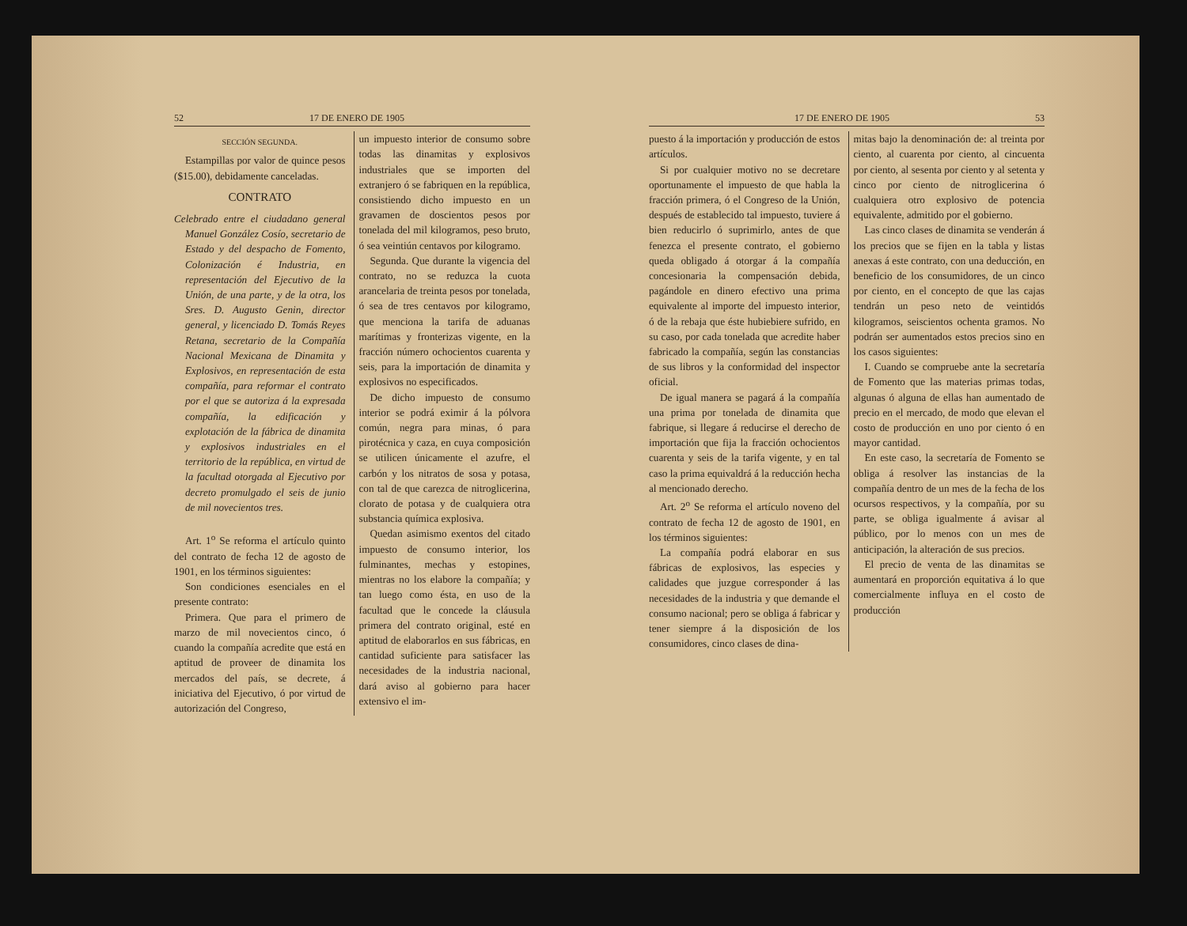52 17 DE ENERO DE 1905
SECCIÓN SEGUNDA.
Estampillas por valor de quince pesos ($15.00), debidamente canceladas.
CONTRATO
Celebrado entre el ciudadano general Manuel González Cosío, secretario de Estado y del despacho de Fomento, Colonización é Industria, en representación del Ejecutivo de la Unión, de una parte, y de la otra, los Sres. D. Augusto Genin, director general, y licenciado D. Tomás Reyes Retana, secretario de la Compañía Nacional Mexicana de Dinamita y Explosivos, en representación de esta compañía, para reformar el contrato por el que se autoriza á la expresada compañía, la edificación y explotación de la fábrica de dinamita y explosivos industriales en el territorio de la república, en virtud de la facultad otorgada al Ejecutivo por decreto promulgado el seis de junio de mil novecientos tres.
Art. 1<sup>o</sup> Se reforma el artículo quinto del contrato de fecha 12 de agosto de 1901, en los términos siguientes:
Son condiciones esenciales en el presente contrato:
Primera. Que para el primero de marzo de mil novecientos cinco, ó cuando la compañía acredite que está en aptitud de proveer de dinamita los mercados del país, se decrete, á iniciativa del Ejecutivo, ó por virtud de autorización del Congreso,
un impuesto interior de consumo sobre todas las dinamitas y explosivos industriales que se importen del extranjero ó se fabriquen en la república, consistiendo dicho impuesto en un gravamen de doscientos pesos por tonelada del mil kilogramos, peso bruto, ó sea veintiún centavos por kilogramo.
Segunda. Que durante la vigencia del contrato, no se reduzca la cuota arancelaria de treinta pesos por tonelada, ó sea de tres centavos por kilogramo, que menciona la tarifa de aduanas marítimas y fronterizas vigente, en la fracción número ochocientos cuarenta y seis, para la importación de dinamita y explosivos no especificados.
De dicho impuesto de consumo interior se podrá eximir á la pólvora común, negra para minas, ó para pirotécnica y caza, en cuya composición se utilicen únicamente el azufre, el carbón y los nitratos de sosa y potasa, con tal de que carezca de nitroglicerina, clorato de potasa y de cualquiera otra substancia química explosiva.
Quedan asimismo exentos del citado impuesto de consumo interior, los fulminantes, mechas y estopines, mientras no los elabore la compañía; y tan luego como ésta, en uso de la facultad que le concede la cláusula primera del contrato original, esté en aptitud de elaborarlos en sus fábricas, en cantidad suficiente para satisfacer las necesidades de la industria nacional, dará aviso al gobierno para hacer extensivo el im-
17 DE ENERO DE 1905 53
puesto á la importación y producción de estos artículos.
Si por cualquier motivo no se decretare oportunamente el impuesto de que habla la fracción primera, ó el Congreso de la Unión, después de establecido tal impuesto, tuviere á bien reducirlo ó suprimirlo, antes de que fenezca el presente contrato, el gobierno queda obligado á otorgar á la compañía concesionaria la compensación debida, pagándole en dinero efectivo una prima equivalente al importe del impuesto interior, ó de la rebaja que éste hubiebiere sufrido, en su caso, por cada tonelada que acredite haber fabricado la compañía, según las constancias de sus libros y la conformidad del inspector oficial.
De igual manera se pagará á la compañía una prima por tonelada de dinamita que fabrique, si llegare á reducirse el derecho de importación que fija la fracción ochocientos cuarenta y seis de la tarifa vigente, y en tal caso la prima equivaldrá á la reducción hecha al mencionado derecho.
Art. 2<sup>o</sup> Se reforma el artículo noveno del contrato de fecha 12 de agosto de 1901, en los términos siguientes:
La compañía podrá elaborar en sus fábricas de explosivos, las especies y calidades que juzgue corresponder á las necesidades de la industria y que demande el consumo nacional; pero se obliga á fabricar y tener siempre á la disposición de los consumidores, cinco clases de dina-
mitas bajo la denominación de: al treinta por ciento, al cuarenta por ciento, al cincuenta por ciento, al sesenta por ciento y al setenta y cinco por ciento de nitroglicerina ó cualquiera otro explosivo de potencia equivalente, admitido por el gobierno.
Las cinco clases de dinamita se venderán á los precios que se fijen en la tabla y listas anexas á este contrato, con una deducción, en beneficio de los consumidores, de un cinco por ciento, en el concepto de que las cajas tendrán un peso neto de veintidós kilogramos, seiscientos ochenta gramos. No podrán ser aumentados estos precios sino en los casos siguientes:
I. Cuando se compruebe ante la secretaría de Fomento que las materias primas todas, algunas ó alguna de ellas han aumentado de precio en el mercado, de modo que elevan el costo de producción en uno por ciento ó en mayor cantidad.
En este caso, la secretaría de Fomento se obliga á resolver las instancias de la compañía dentro de un mes de la fecha de los ocursos respectivos, y la compañía, por su parte, se obliga igualmente á avisar al público, por lo menos con un mes de anticipación, la alteración de sus precios.
El precio de venta de las dinamitas se aumentará en proporción equitativa á lo que comercialmente influya en el costo de producción